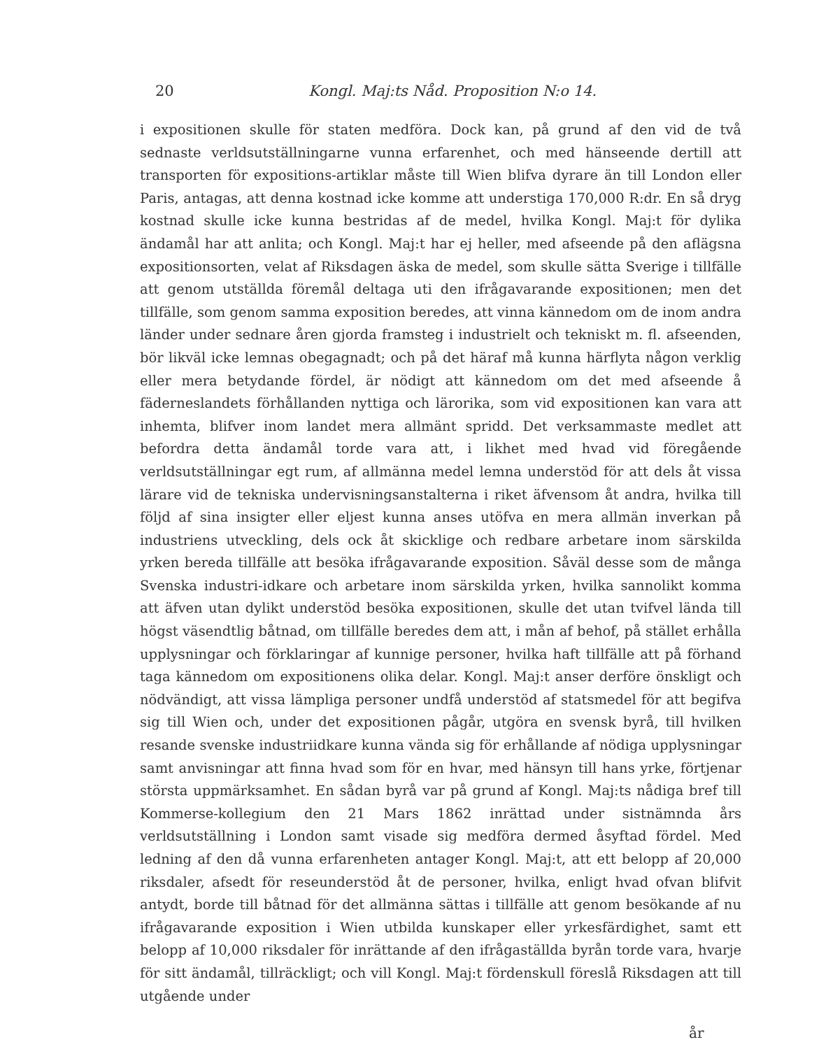20 Kongl. Maj:ts Nåd. Proposition N:o 14.
i expositionen skulle för staten medföra. Dock kan, på grund af den vid de två sednaste verldsutställningarne vunna erfarenhet, och med hänseende dertill att transporten för expositions-artiklar måste till Wien blifva dyrare än till London eller Paris, antagas, att denna kostnad icke komme att understiga 170,000 R:dr. En så dryg kostnad skulle icke kunna bestridas af de medel, hvilka Kongl. Maj:t för dylika ändamål har att anlita; och Kongl. Maj:t har ej heller, med afseende på den aflägsna expositionsorten, velat af Riksdagen äska de medel, som skulle sätta Sverige i tillfälle att genom utställda föremål deltaga uti den ifrågavarande expositionen; men det tillfälle, som genom samma exposition beredes, att vinna kännedom om de inom andra länder under sednare åren gjorda framsteg i industrielt och tekniskt m. fl. afseenden, bör likväl icke lemnas obegagnadt; och på det häraf må kunna härflyta någon verklig eller mera betydande fördel, är nödigt att kännedom om det med afseende å fäderneslandets förhållanden nyttiga och lärorika, som vid expositionen kan vara att inhemta, blifver inom landet mera allmänt spridd. Det verksammaste medlet att befordra detta ändamål torde vara att, i likhet med hvad vid föregående verldsutställningar egt rum, af allmänna medel lemna understöd för att dels åt vissa lärare vid de tekniska undervisningsanstalterna i riket äfvensom åt andra, hvilka till följd af sina insigter eller eljest kunna anses utöfva en mera allmän inverkan på industriens utveckling, dels ock åt skicklige och redbare arbetare inom särskilda yrken bereda tillfälle att besöka ifrågavarande exposition. Såväl desse som de många Svenska industri-idkare och arbetare inom särskilda yrken, hvilka sannolikt komma att äfven utan dylikt understöd besöka expositionen, skulle det utan tvifvel lända till högst väsendtlig båtnad, om tillfälle beredes dem att, i mån af behof, på stället erhålla upplysningar och förklaringar af kunnige personer, hvilka haft tillfälle att på förhand taga kännedom om expositionens olika delar. Kongl. Maj:t anser derföre önskligt och nödvändigt, att vissa lämpliga personer undfå understöd af statsmedel för att begifva sig till Wien och, under det expositionen pågår, utgöra en svensk byrå, till hvilken resande svenske industriidkare kunna vända sig för erhållande af nödiga upplysningar samt anvisningar att finna hvad som för en hvar, med hänsyn till hans yrke, förtjenar största uppmärksamhet. En sådan byrå var på grund af Kongl. Maj:ts nådiga bref till Kommerse-kollegium den 21 Mars 1862 inrättad under sistnämnda års verldsutställning i London samt visade sig medföra dermed åsyftad fördel. Med ledning af den då vunna erfarenheten antager Kongl. Maj:t, att ett belopp af 20,000 riksdaler, afsedt för reseunderstöd åt de personer, hvilka, enligt hvad ofvan blifvit antydt, borde till båtnad för det allmänna sättas i tillfälle att genom besökande af nu ifrågavarande exposition i Wien utbilda kunskaper eller yrkesfärdighet, samt ett belopp af 10,000 riksdaler för inrättande af den ifrågaställda byrån torde vara, hvarje för sitt ändamål, tillräckligt; och vill Kongl. Maj:t fördenskull föreslå Riksdagen att till utgående under
år